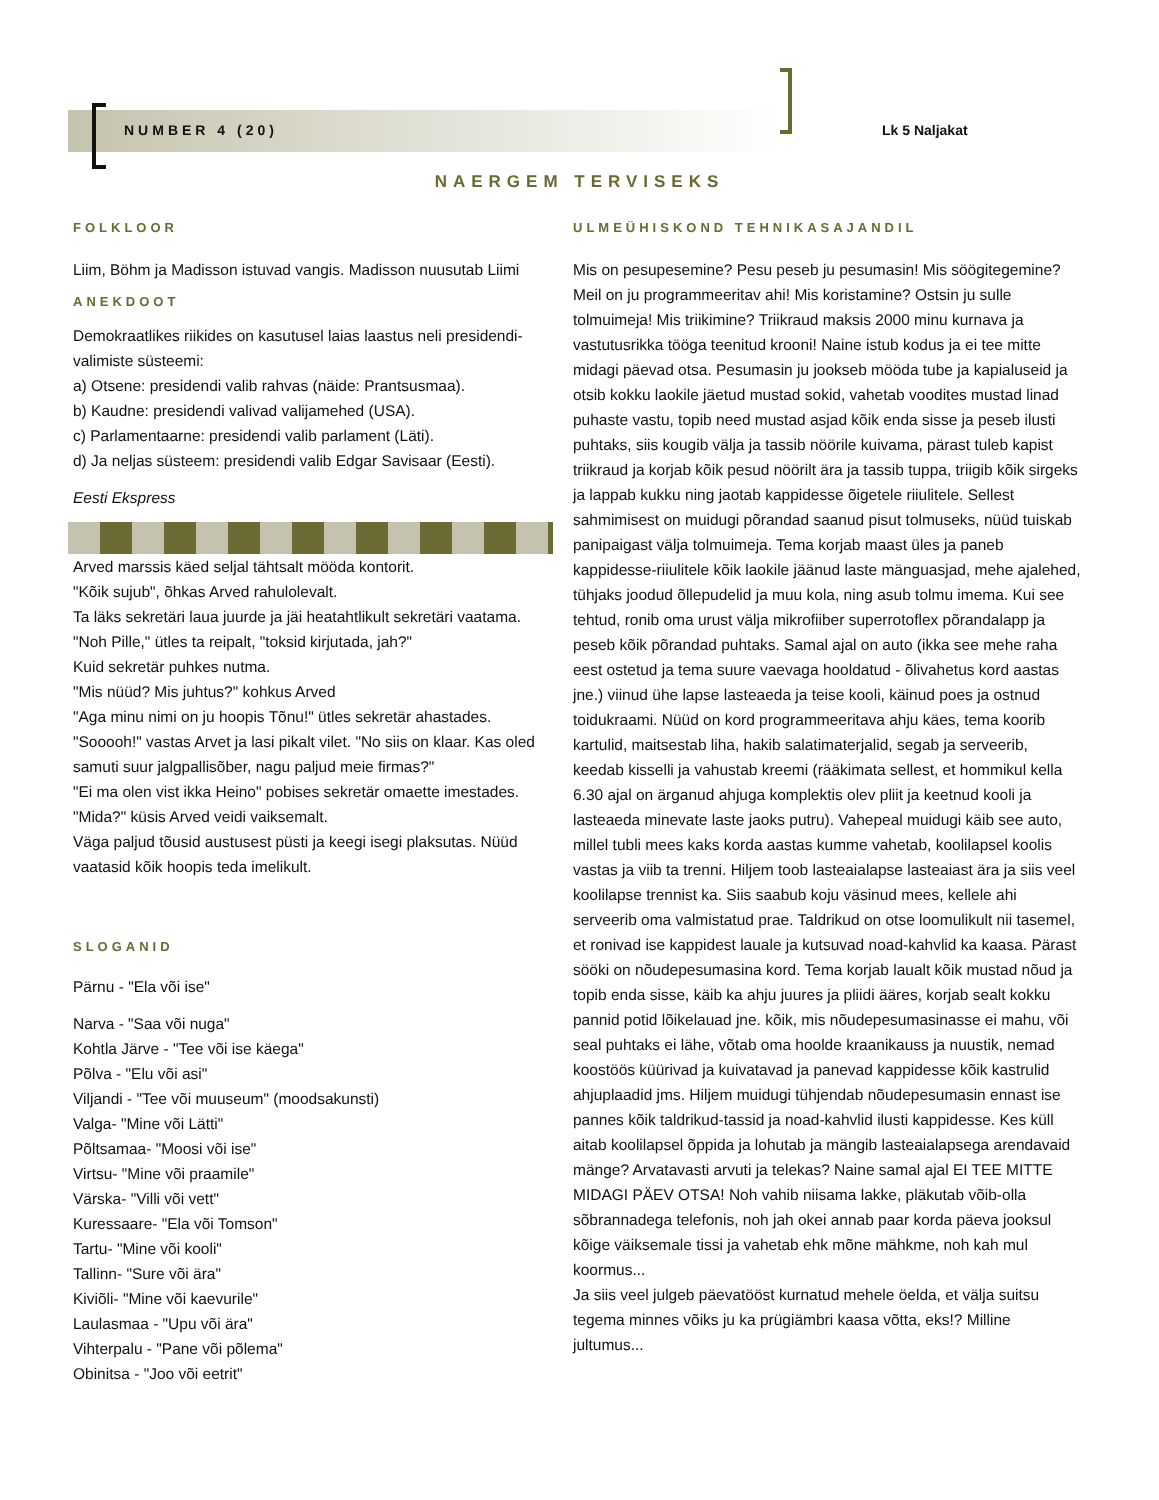NUMBER 4 (20) Lk 5 Naljakat
NAERGEM TERVISEKS
FOLKLOOR
Liim, Böhm ja Madisson istuvad vangis. Madisson nuusutab Liimi
ANEKDOOT
Demokraatlikes riikides on kasutusel laias laastus neli presidendi-valimiste süsteemi:
a) Otsene: presidendi valib rahvas (näide: Prantsusmaa).
b) Kaudne: presidendi valivad valijamehed (USA).
c) Parlamentaarne: presidendi valib parlament (Läti).
d) Ja neljas süsteem: presidendi valib Edgar Savisaar (Eesti).
Eesti Ekspress
Arved marssis käed seljal tähtsalt mööda kontorit.
"Kõik sujub", õhkas Arved rahulolevalt.
Ta läks sekretäri laua juurde ja jäi heatahtlikult sekretäri vaatama.
"Noh Pille," ütles ta reipalt, "toksid kirjutada, jah?"
Kuid sekretär puhkes nutma.
"Mis nüüd? Mis juhtus?" kohkus Arved
"Aga minu nimi on ju hoopis Tõnu!" ütles sekretär ahastades.
"Sooooh!" vastas Arvet ja lasi pikalt vilet. "No siis on klaar. Kas oled samuti suur jalgpallisõber, nagu paljud meie firmas?"
"Ei ma olen vist ikka Heino" pobises sekretär omaette imestades.
"Mida?" küsis Arved veidi vaiksemalt.
Väga paljud tõusid austusest püsti ja keegi isegi plaksutas. Nüüd vaatasid kõik hoopis teda imelikult.
SLOGANID
Pärnu - "Ela või ise"
Narva - "Saa või nuga"
Kohtla Järve - "Tee või ise käega"
Põlva - "Elu või asi"
Viljandi - "Tee või muuseum" (moodsakunsti)
Valga- "Mine või Lätti"
Põltsamaa- "Moosi või ise"
Virtsu- "Mine või praamile"
Värska- "Villi või vett"
Kuressaare- "Ela või Tomson"
Tartu- "Mine või kooli"
Tallinn- "Sure või ära"
Kiviõli- "Mine või kaevurile"
Laulasmaa - "Upu või ära"
Vihterpalu - "Pane või põlema"
Obinitsa - "Joo või eetrit"
ULMEÜHISKOND TEHNIKASAJANDIL
Mis on pesupesemine? Pesu peseb ju pesumasin! Mis söögitegemine? Meil on ju programmeeritav ahi! Mis koristamine? Ostsin ju sulle tolmuimeja! Mis triikimine? Triikraud maksis 2000 minu kurnava ja vastutusrikka tööga teenitud krooni! Naine istub kodus ja ei tee mitte midagi päevad otsa. Pesumasin ju jookseb mööda tube ja kapialuseid ja otsib kokku laokile jäetud mustad sokid, vahetab voodites mustad linad puhaste vastu, topib need mustad asjad kõik enda sisse ja peseb ilusti puhtaks, siis kougib välja ja tassib nöörile kuivama, pärast tuleb kapist triikraud ja korjab kõik pesud nöörilt ära ja tassib tuppa, triigib kõik sirgeks ja lappab kukku ning jaotab kappidesse õigetele riiulitele. Sellest sahmimisest on muidugi põrandad saanud pisut tolmuseks, nüüd tuiskab panipaigast välja tolmuimeja. Tema korjab maast üles ja paneb kappidesse-riiulitele kõik laokile jäänud laste mänguasjad, mehe ajalehed, tühjaks joodud õllepudelid ja muu kola, ning asub tolmu imema. Kui see tehtud, ronib oma urust välja mikrofiiber superrotoflex põrandalapp ja peseb kõik põrandad puhtaks. Samal ajal on auto (ikka see mehe raha eest ostetud ja tema suure vaevaga hooldatud - õlivahetus kord aastas jne.) viinud ühe lapse lasteaeda ja teise kooli, käinud poes ja ostnud toidukraami. Nüüd on kord programmeeritava ahju käes, tema koorib kartulid, maitsestab liha, hakib salatimaterjalid, segab ja serveerib, keedab kisselli ja vahustab kreemi (rääkimata sellest, et hommikul kella 6.30 ajal on ärganud ahjuga komplektis olev pliit ja keetnud kooli ja lasteaeda minevate laste jaoks putru). Vahepeal muidugi käib see auto, millel tubli mees kaks korda aastas kumme vahetab, koolilapsel koolis vastas ja viib ta trenni. Hiljem toob lasteaialapse lasteaiast ära ja siis veel koolilapse trennist ka. Siis saabub koju väsinud mees, kellele ahi serveerib oma valmistatud prae. Taldrikud on otse loomulikult nii tasemel, et ronivad ise kappidest lauale ja kutsuvad noad-kahvlid ka kaasa. Pärast sööki on nõudepesumasina kord. Tema korjab laualt kõik mustad nõud ja topib enda sisse, käib ka ahju juures ja pliidi ääres, korjab sealt kokku pannid potid lõikelauad jne. kõik, mis nõudepesumasinasse ei mahu, või seal puhtaks ei lähe, võtab oma hoolde kraanikauss ja nuustik, nemad koostöös küürivad ja kuivatavad ja panevad kappidesse kõik kastrulid ahjuplaadid jms. Hiljem muidugi tühjendab nõudepesumasin ennast ise pannes kõik taldrikud-tassid ja noad-kahvlid ilusti kappidesse. Kes küll aitab koolilapsel õppida ja lohutab ja mängib lasteaialapsega arendavaid mänge? Arvatavasti arvuti ja telekas? Naine samal ajal EI TEE MITTE MIDAGI PÄEV OTSA! Noh vahib niisama lakke, pläkutab võib-olla sõbrannadega telefonis, noh jah okei annab paar korda päeva jooksul kõige väiksemale tissi ja vahetab ehk mõne mähkme, noh kah mul koormus...
Ja siis veel julgeb päevatööst kurnatud mehele öelda, et välja suitsu tegema minnes võiks ju ka prügiämbri kaasa võtta, eks!? Milline jultumus...